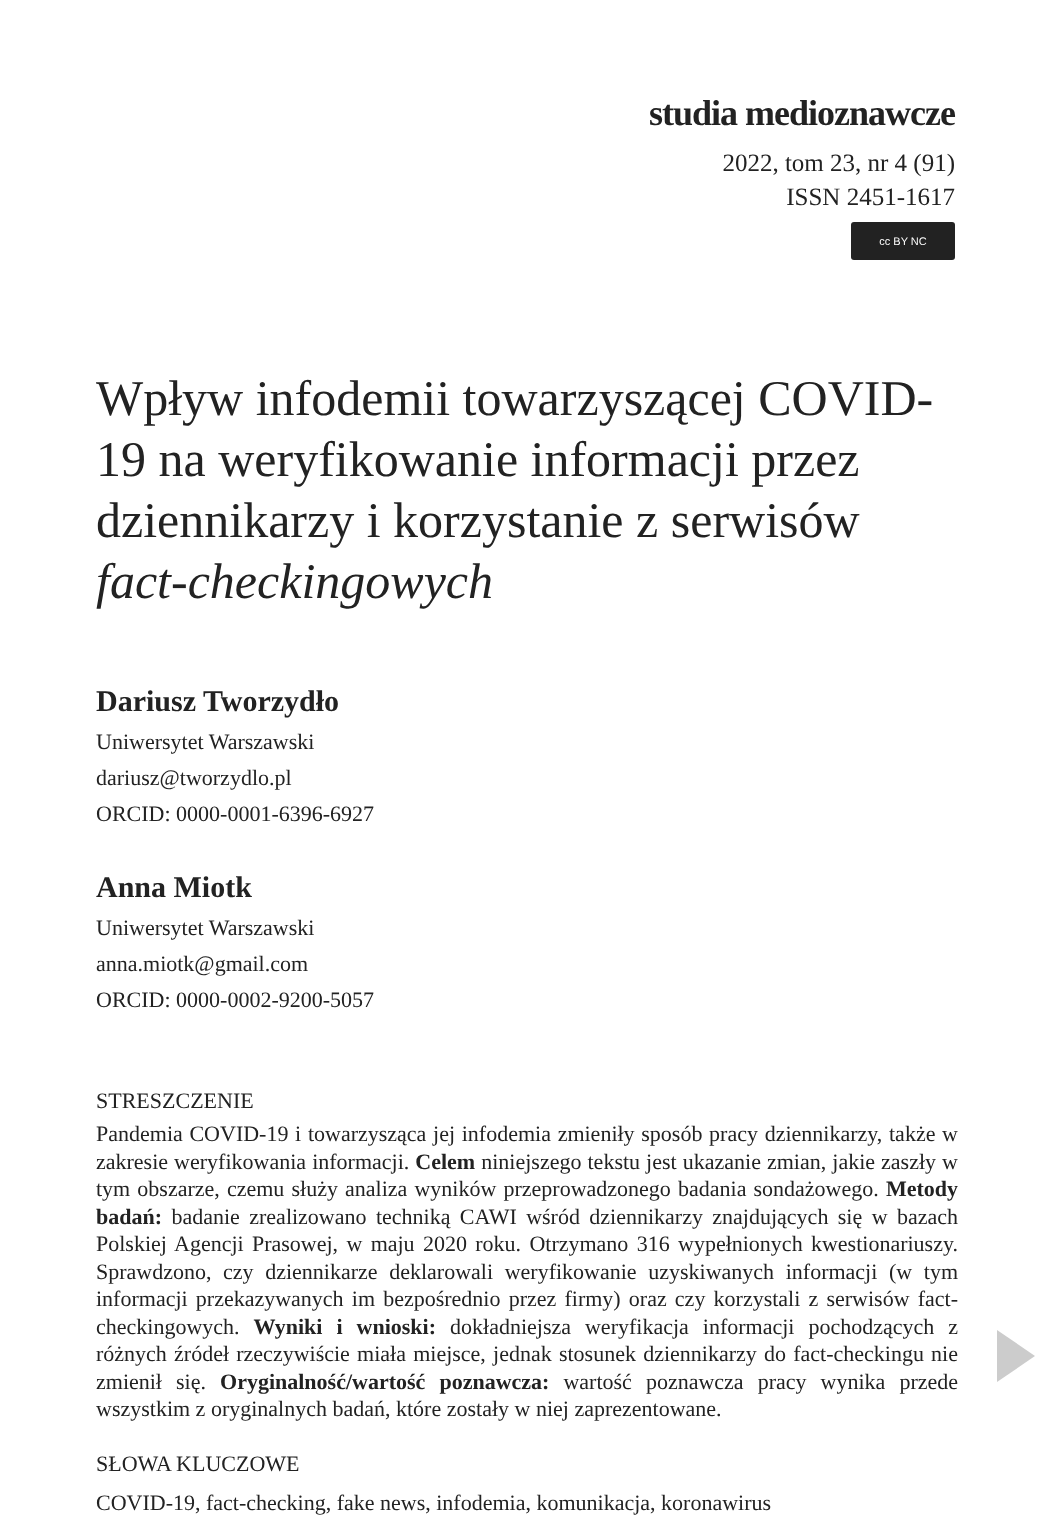studia medioznawcze
2022, tom 23, nr 4 (91)
ISSN 2451-1617
cc BY NC
Wpływ infodemii towarzyszącej COVID-19 na weryfikowanie informacji przez dziennikarzy i korzystanie z serwisów fact-checkingowych
Dariusz Tworzydło
Uniwersytet Warszawski
dariusz@tworzydlo.pl
ORCID: 0000-0001-6396-6927
Anna Miotk
Uniwersytet Warszawski
anna.miotk@gmail.com
ORCID: 0000-0002-9200-5057
STRESZCZENIE
Pandemia COVID-19 i towarzysząca jej infodemia zmieniły sposób pracy dziennikarzy, także w zakresie weryfikowania informacji. Celem niniejszego tekstu jest ukazanie zmian, jakie zaszły w tym obszarze, czemu służy analiza wyników przeprowadzonego badania sondażowego. Metody badań: badanie zrealizowano techniką CAWI wśród dziennikarzy znajdujących się w bazach Polskiej Agencji Prasowej, w maju 2020 roku. Otrzymano 316 wypełnionych kwestionariuszy. Sprawdzono, czy dziennikarze deklarowali weryfikowanie uzyskiwanych informacji (w tym informacji przekazywanych im bezpośrednio przez firmy) oraz czy korzystali z serwisów fact-checkingowych. Wyniki i wnioski: dokładniejsza weryfikacja informacji pochodzących z różnych źródeł rzeczywiście miała miejsce, jednak stosunek dziennikarzy do fact-checkingu nie zmienił się. Oryginalność/wartość poznawcza: wartość poznawcza pracy wynika przede wszystkim z oryginalnych badań, które zostały w niej zaprezentowane.
SŁOWA KLUCZOWE
COVID-19, fact-checking, fake news, infodemia, komunikacja, koronawirus